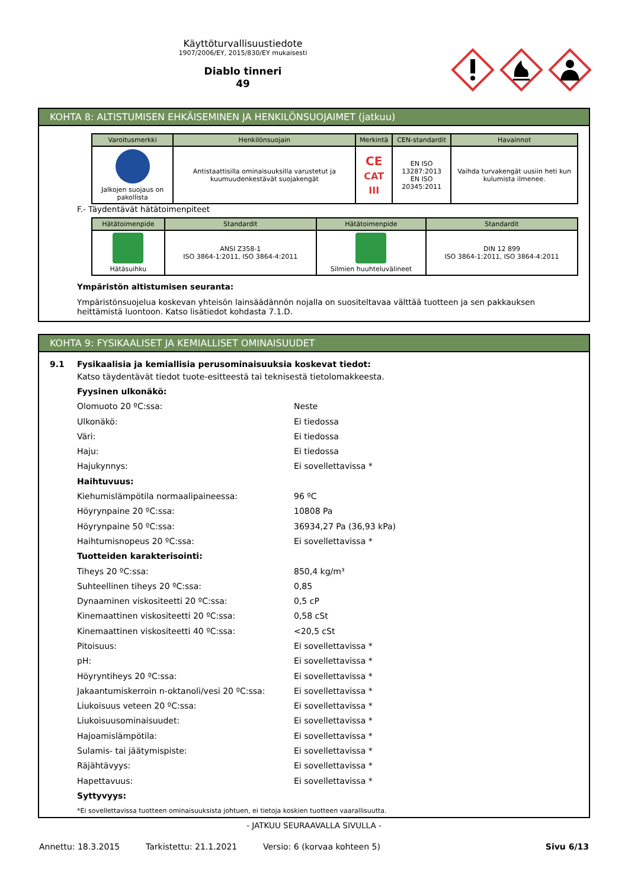Käyttöturvallisuustiedote
1907/2006/EY, 2015/830/EY mukaisesti
Diablo tinneri
49
KOHTA 8: ALTISTUMISEN EHKÄISEMINEN JA HENKILÖNSUOJAIMET (jatkuu)
| Varoitusmerkki | Henkilönsuojain | Merkintä | CEN-standardit | Havainnot |
| --- | --- | --- | --- | --- |
| Jalkojen suojaus on pakollista | Antistaattisilla ominaisuuksilla varustetut ja kuumuudenkestävät suojakengät | CE CAT III | EN ISO 13287:2013 EN ISO 20345:2011 | Vaihda turvakengät uusiin heti kun kulumista ilmenee. |
F.- Täydentävät hätätoimenpiteet
| Hätätoimenpide | Standardit | Hätätoimenpide | Standardit |
| --- | --- | --- | --- |
| Hätäsuihku | ANSI Z358-1 ISO 3864-1:2011, ISO 3864-4:2011 | Silmien huuhteluvälineet | DIN 12 899 ISO 3864-1:2011, ISO 3864-4:2011 |
Ympäristön altistumisen seuranta:
Ympäristönsuojelua koskevan yhteisön lainsäädännön nojalla on suositeltavaa välttää tuotteen ja sen pakkauksen heittämistä luontoon. Katso lisätiedot kohdasta 7.1.D.
KOHTA 9: FYSIKAALISET JA KEMIALLISET OMINAISUUDET
9.1 Fysikaalisia ja kemiallisia perusominaisuuksia koskevat tiedot:
Katso täydentävät tiedot tuote-esitteestä tai teknisestä tietolomakkeesta.
Fyysinen ulkonäkö:
Olomuoto 20 ºC:ssa: Neste
Ulkonäkö: Ei tiedossa
Väri: Ei tiedossa
Haju: Ei tiedossa
Hajukynnys: Ei sovellettavissa *
Haihtuvuus:
Kiehumislämpötila normaalipaineessa: 96 ºC
Höyrynpaine 20 ºC:ssa: 10808 Pa
Höyrynpaine 50 ºC:ssa: 36934,27 Pa (36,93 kPa)
Haihtumisnopeus 20 ºC:ssa: Ei sovellettavissa *
Tuotteiden karakterisointi:
Tiheys 20 ºC:ssa: 850,4 kg/m³
Suhteellinen tiheys 20 ºC:ssa: 0,85
Dynaaminen viskositeetti 20 ºC:ssa: 0,5 cP
Kinemaattinen viskositeetti 20 ºC:ssa: 0,58 cSt
Kinemaattinen viskositeetti 40 ºC:ssa: <20,5 cSt
Pitoisuus: Ei sovellettavissa *
pH: Ei sovellettavissa *
Höyryntiheys 20 ºC:ssa: Ei sovellettavissa *
Jakaantumiskerroin n-oktanoli/vesi 20 ºC:ssa: Ei sovellettavissa *
Liukoisuus veteen 20 ºC:ssa: Ei sovellettavissa *
Liukoisuusominaisuudet: Ei sovellettavissa *
Hajoamislämpötila: Ei sovellettavissa *
Sulamis- tai jäätymispiste: Ei sovellettavissa *
Räjähtävyys: Ei sovellettavissa *
Hapettavuus: Ei sovellettavissa *
Syttyvyys:
*Ei sovellettavissa tuotteen ominaisuuksista johtuen, ei tietoja koskien tuotteen vaarallisuutta.
- JATKUU SEURAAVALLA SIVULLA -
Annettu: 18.3.2015 Tarkistettu: 21.1.2021 Versio: 6 (korvaa kohteen 5) Sivu 6/13